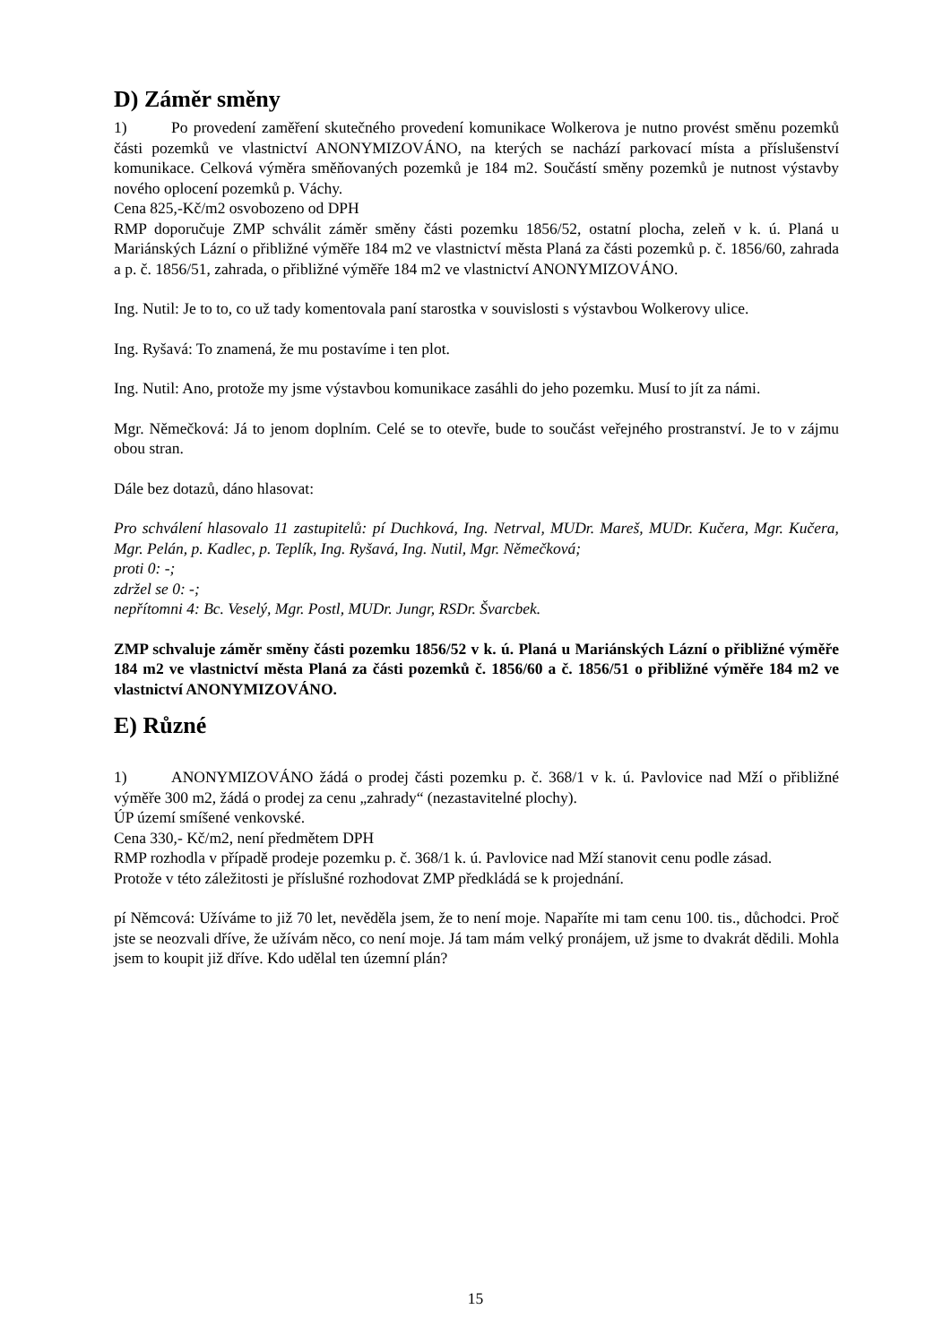D) Záměr směny
1) Po provedení zaměření skutečného provedení komunikace Wolkerova je nutno provést směnu pozemků části pozemků ve vlastnictví ANONYMIZOVÁNO, na kterých se nachází parkovací místa a příslušenství komunikace. Celková výměra směňovaných pozemků je 184 m2. Součástí směny pozemků je nutnost výstavby nového oplocení pozemků p. Váchy.
Cena 825,-Kč/m2 osvobozeno od DPH
RMP doporučuje ZMP schválit záměr směny části pozemku 1856/52, ostatní plocha, zeleň v k. ú. Planá u Mariánských Lázní o přibližné výměře 184 m2 ve vlastnictví města Planá za části pozemků p. č. 1856/60, zahrada a p. č. 1856/51, zahrada, o přibližné výměře 184 m2 ve vlastnictví ANONYMIZOVÁNO.
Ing. Nutil: Je to to, co už tady komentovala paní starostka v souvislosti s výstavbou Wolkerovy ulice.
Ing. Ryšavá: To znamená, že mu postavíme i ten plot.
Ing. Nutil: Ano, protože my jsme výstavbou komunikace zasáhli do jeho pozemku. Musí to jít za námi.
Mgr. Němečková: Já to jenom doplním. Celé se to otevře, bude to součást veřejného prostranství. Je to v zájmu obou stran.
Dále bez dotazů, dáno hlasovat:
Pro schválení hlasovalo 11 zastupitelů: pí Duchková, Ing. Netrval, MUDr. Mareš, MUDr. Kučera, Mgr. Kučera, Mgr. Pelán, p. Kadlec, p. Teplík, Ing. Ryšavá, Ing. Nutil, Mgr. Němečková;
proti 0: -;
zdržel se 0: -;
nepřítomni 4: Bc. Veselý, Mgr. Postl, MUDr. Jungr, RSDr. Švarcbek.
ZMP schvaluje záměr směny části pozemku 1856/52 v k. ú. Planá u Mariánských Lázní o přibližné výměře 184 m2 ve vlastnictví města Planá za části pozemků č. 1856/60 a č. 1856/51 o přibližné výměře 184 m2 ve vlastnictví ANONYMIZOVÁNO.
E) Různé
1) ANONYMIZOVÁNO žádá o prodej části pozemku p. č. 368/1 v k. ú. Pavlovice nad Mží o přibližné výměře 300 m2, žádá o prodej za cenu „zahrady“ (nezastavitelné plochy).
ÚP území smíšené venkovské.
Cena 330,- Kč/m2, není předmětem DPH
RMP rozhodla v případě prodeje pozemku p. č. 368/1 k. ú. Pavlovice nad Mží stanovit cenu podle zásad.
Protože v této záležitosti je příslušné rozhodovat ZMP předkládá se k projednání.
pí Němcová: Užíváme to již 70 let, nevěděla jsem, že to není moje. Napaříte mi tam cenu 100. tis., důchodci. Proč jste se neozvali dříve, že užívám něco, co není moje. Já tam mám velký pronájem, už jsme to dvakrát dědili. Mohla jsem to koupit již dříve. Kdo udělal ten územní plán?
15